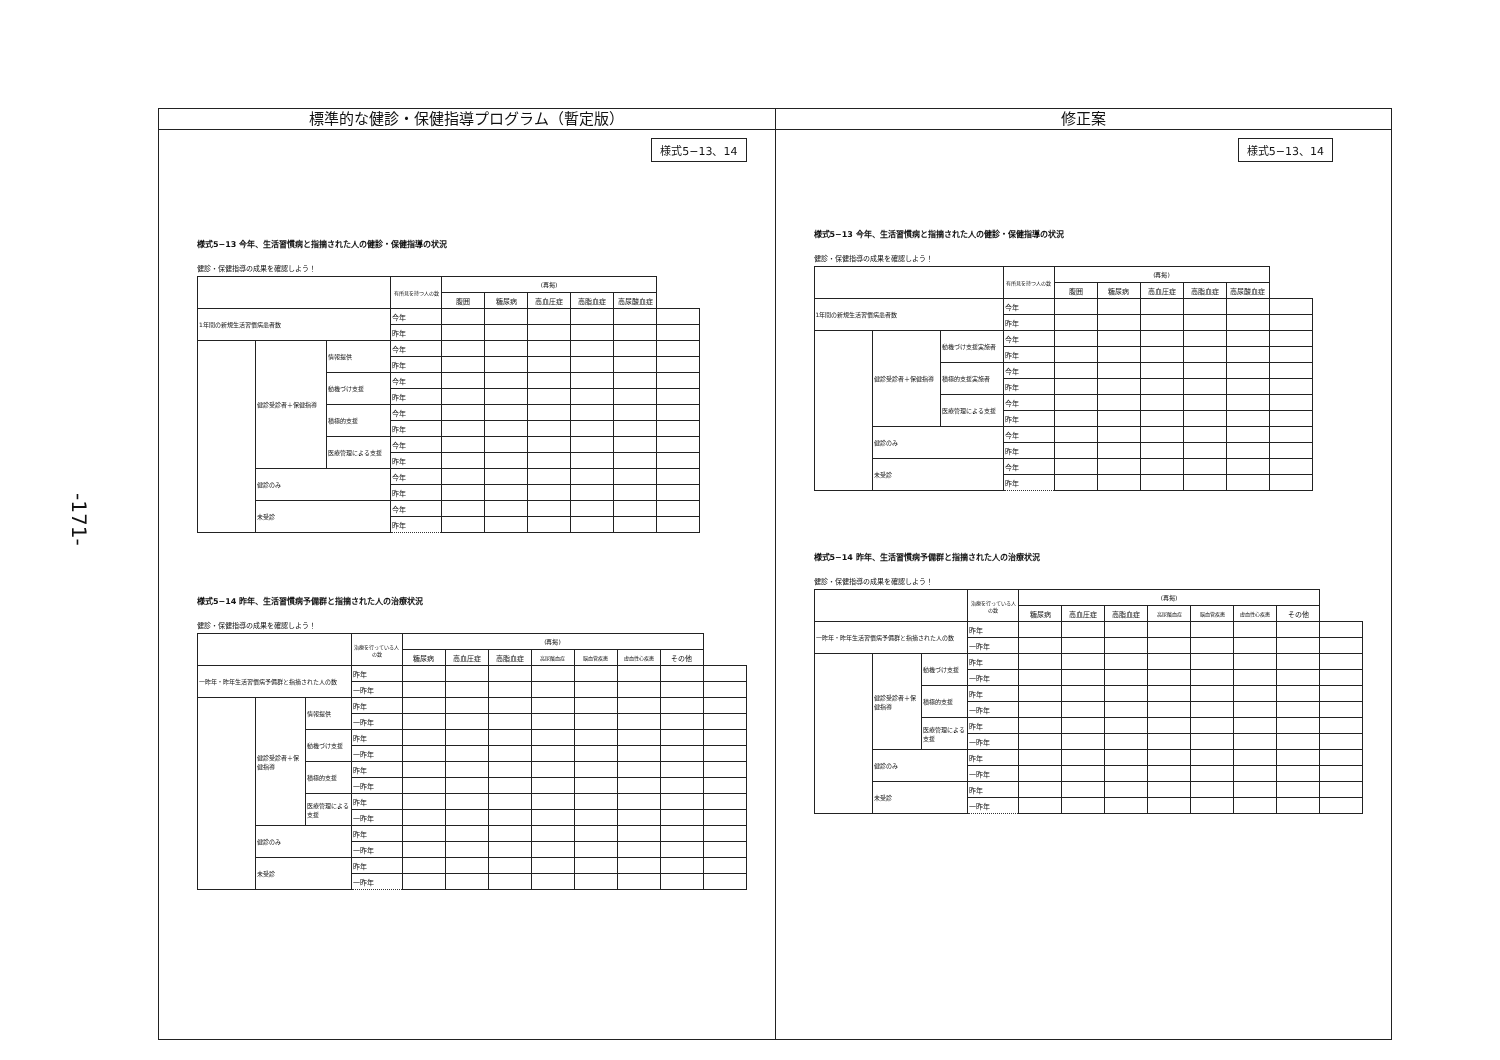-171-
標準的な健診・保健指導プログラム（暫定版）
様式5−13、14
様式5−13 今年、生活習慣病と指摘された人の健診・保健指導の状況
健診・保健指導の成果を確認しよう！
| | | | 有所見を持つ人の数 | (再掲) | | | | | |
| --- | --- | --- | --- | --- | --- | --- | --- | --- | --- |
| | | | | 腹囲 | 糖尿病 | 高血圧症 | 高脂血症 | 高尿酸血症 | |
| 1年間の新規生活習慣病患者数 | | | 今年 | | | | | | |
| | | | 昨年 | | | | | | |
| | 健診受診者＋保健指導 | 情報提供 | 今年 | | | | | | |
| | | | 昨年 | | | | | | |
| | | 動機づけ支援 | 今年 | | | | | | |
| | | | 昨年 | | | | | | |
| | | 積極的支援 | 今年 | | | | | | |
| | | | 昨年 | | | | | | |
| | | 医療管理による支援 | 今年 | | | | | | |
| | | | 昨年 | | | | | | |
| | 健診のみ | | 今年 | | | | | | |
| | | | 昨年 | | | | | | |
| | 未受診 | | 今年 | | | | | | |
| | | | 昨年 | | | | | | |
様式5−14 昨年、生活習慣病予備群と指摘された人の治療状況
健診・保健指導の成果を確認しよう！
| | | | 治療を行っている人の数 | (再掲) | | | | | | | |
| --- | --- | --- | --- | --- | --- | --- | --- | --- | --- | --- | --- |
| | | | | 糖尿病 | 高血圧症 | 高脂血症 | 高尿酸血症 | 脳血管疾患 | 虚血性心疾患 | その他 | |
| 一昨年・昨年生活習慣病予備群と指摘された人の数 | | | 昨年 | | | | | | | | |
| | | | 一昨年 | | | | | | | | |
| | 健診受診者＋保健指導 | 情報提供 | 昨年 | | | | | | | | |
| | | | 一昨年 | | | | | | | | |
| | | 動機づけ支援 | 昨年 | | | | | | | | |
| | | | 一昨年 | | | | | | | | |
| | | 積極的支援 | 昨年 | | | | | | | | |
| | | | 一昨年 | | | | | | | | |
| | | 医療管理による支援 | 昨年 | | | | | | | | |
| | | | 一昨年 | | | | | | | | |
| | 健診のみ | | 昨年 | | | | | | | | |
| | | | 一昨年 | | | | | | | | |
| | 未受診 | | 昨年 | | | | | | | | |
| | | | 一昨年 | | | | | | | | |
修正案
様式5−13、14
様式5−13 今年、生活習慣病と指摘された人の健診・保健指導の状況
健診・保健指導の成果を確認しよう！
| | | | 有所見を持つ人の数 | (再掲) | | | | | |
| --- | --- | --- | --- | --- | --- | --- | --- | --- | --- |
| | | | | 腹囲 | 糖尿病 | 高血圧症 | 高脂血症 | 高尿酸血症 | |
| 1年間の新規生活習慣病患者数 | | | 今年 | | | | | | |
| | | | 昨年 | | | | | | |
| | 健診受診者＋保健指導 | 動機づけ支援実施者 | 今年 | | | | | | |
| | | | 昨年 | | | | | | |
| | | 積極的支援実施者 | 今年 | | | | | | |
| | | | 昨年 | | | | | | |
| | | 医療管理による支援 | 今年 | | | | | | |
| | | | 昨年 | | | | | | |
| | 健診のみ | | 今年 | | | | | | |
| | | | 昨年 | | | | | | |
| | 未受診 | | 今年 | | | | | | |
| | | | 昨年 | | | | | | |
様式5−14 昨年、生活習慣病予備群と指摘された人の治療状況
健診・保健指導の成果を確認しよう！
| | | | 治療を行っている人の数 | (再掲) | | | | | | | |
| --- | --- | --- | --- | --- | --- | --- | --- | --- | --- | --- | --- |
| | | | | 糖尿病 | 高血圧症 | 高脂血症 | 高尿酸血症 | 脳血管疾患 | 虚血性心疾患 | その他 | |
| 一昨年・昨年生活習慣病予備群と指摘された人の数 | | | 昨年 | | | | | | | | |
| | | | 一昨年 | | | | | | | | |
| | 健診受診者＋保健指導 | 動機づけ支援 | 昨年 | | | | | | | | |
| | | | 一昨年 | | | | | | | | |
| | | 積極的支援 | 昨年 | | | | | | | | |
| | | | 一昨年 | | | | | | | | |
| | | 医療管理による支援 | 昨年 | | | | | | | | |
| | | | 一昨年 | | | | | | | | |
| | 健診のみ | | 昨年 | | | | | | | | |
| | | | 一昨年 | | | | | | | | |
| | 未受診 | | 昨年 | | | | | | | | |
| | | | 一昨年 | | | | | | | | |